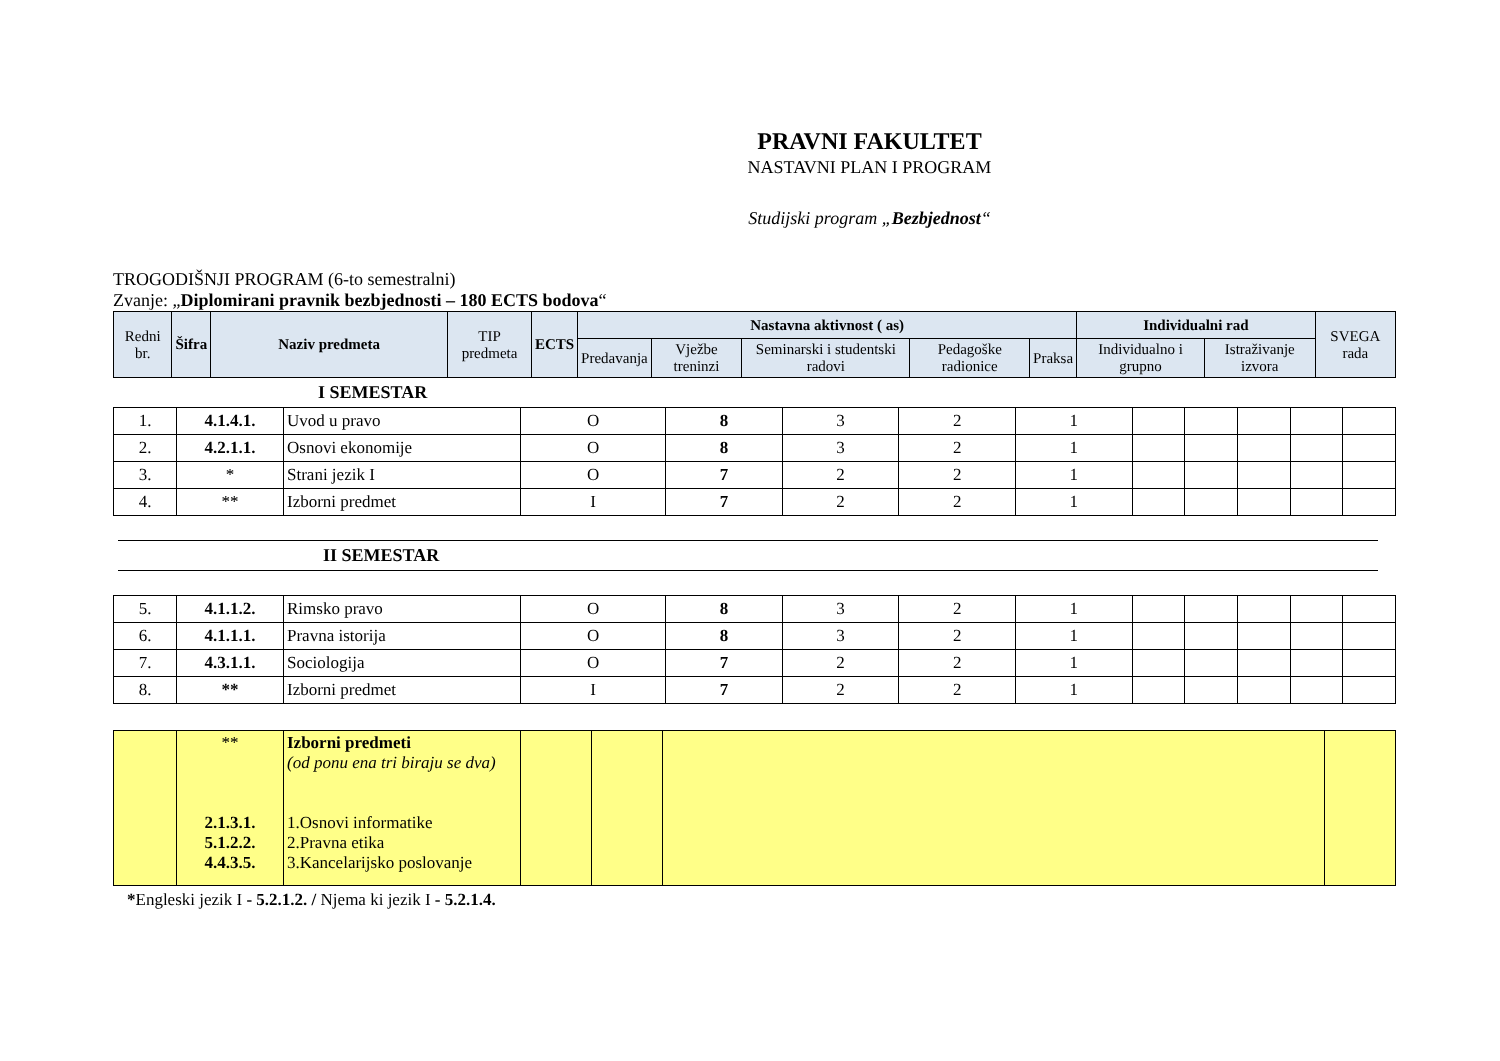PRAVNI FAKULTET
NASTAVNI PLAN I PROGRAM
Studijski program „Bezbjednost“
TROGODIŠNJI PROGRAM (6-to semestralni)
Zvanje: „Diplomirani pravnik bezbjednosti – 180 ECTS bodova“
| Redni br. | Šifra | Naziv predmeta | TIP predmeta | ECTS | Nastavna aktivnost ( as) | | | | | Individualni rad | | SVEGA rada |
| --- | --- | --- | --- | --- | --- | --- | --- | --- | --- | --- | --- | --- |
| | | | | | Predavanja | Vježbe treninzi | Seminarski i studentski radovi | Pedagoške radionice | Praksa | Individualno i grupno | Istraživanje izvora | |
I SEMESTAR
| 1. | 4.1.4.1. | Uvod u pravo | O | 8 | 3 | 2 | 1 | | | | | |
| 2. | 4.2.1.1. | Osnovi ekonomije | O | 8 | 3 | 2 | 1 | | | | | |
| 3. | * | Strani jezik I | O | 7 | 2 | 2 | 1 | | | | | |
| 4. | ** | Izborni predmet | I | 7 | 2 | 2 | 1 | | | | | |
II SEMESTAR
| 5. | 4.1.1.2. | Rimsko pravo | O | 8 | 3 | 2 | 1 | | | | | |
| 6. | 4.1.1.1. | Pravna istorija | O | 8 | 3 | 2 | 1 | | | | | |
| 7. | 4.3.1.1. | Sociologija | O | 7 | 2 | 2 | 1 | | | | | |
| 8. | ** | Izborni predmet | I | 7 | 2 | 2 | 1 | | | | | |
| | ** 2.1.3.1. 5.1.2.2. 4.4.3.5. | Izborni predmeti (od ponu ena tri biraju se dva) 1.Osnovi informatike 2.Pravna etika 3.Kancelarijsko poslovanje | | | | |
*Engleski jezik I - 5.2.1.2. / Njema ki jezik I - 5.2.1.4.